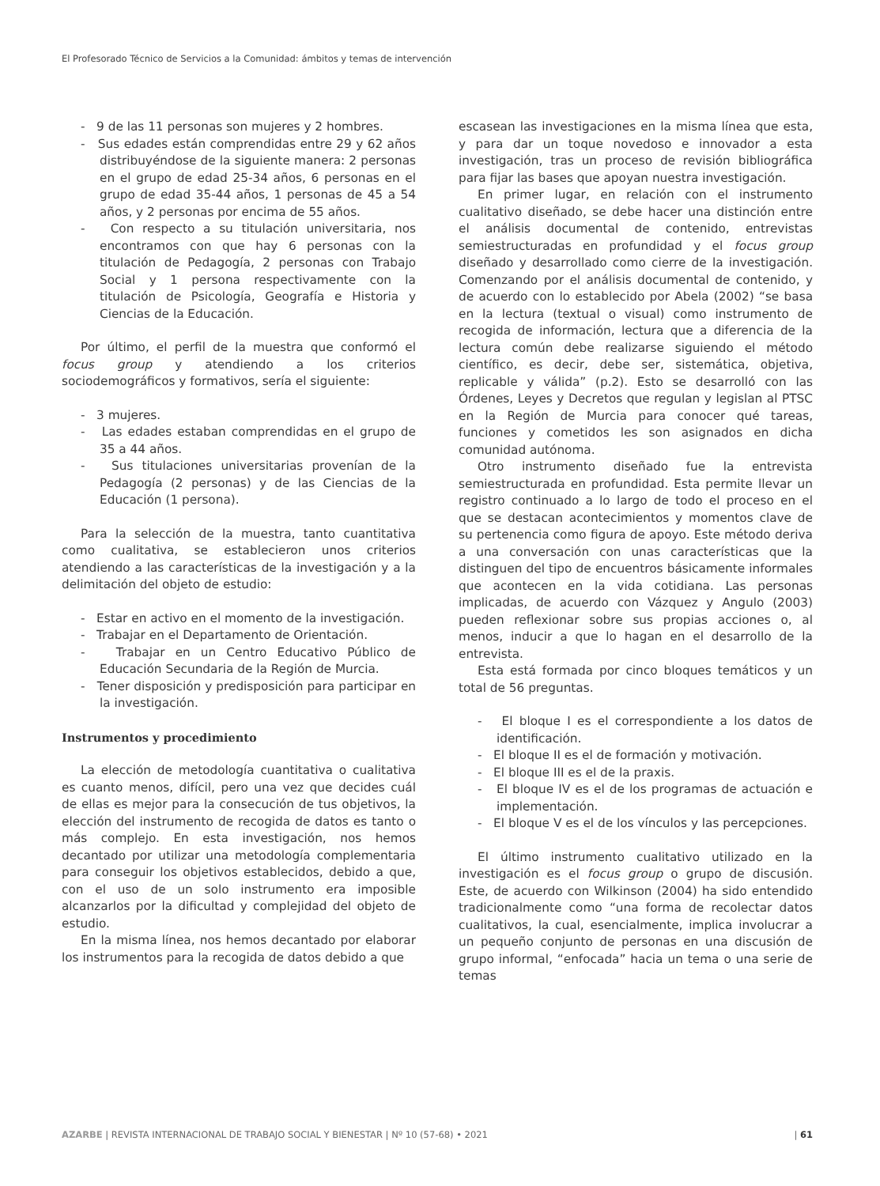El Profesorado Técnico de Servicios a la Comunidad: ámbitos y temas de intervención
- 9 de las 11 personas son mujeres y 2 hombres.
- Sus edades están comprendidas entre 29 y 62 años distribuyéndose de la siguiente manera: 2 personas en el grupo de edad 25-34 años, 6 personas en el grupo de edad 35-44 años, 1 personas de 45 a 54 años, y 2 personas por encima de 55 años.
- Con respecto a su titulación universitaria, nos encontramos con que hay 6 personas con la titulación de Pedagogía, 2 personas con Trabajo Social y 1 persona respectivamente con la titulación de Psicología, Geografía e Historia y Ciencias de la Educación.
Por último, el perfil de la muestra que conformó el focus group y atendiendo a los criterios sociodemográficos y formativos, sería el siguiente:
- 3 mujeres.
- Las edades estaban comprendidas en el grupo de 35 a 44 años.
- Sus titulaciones universitarias provenían de la Pedagogía (2 personas) y de las Ciencias de la Educación (1 persona).
Para la selección de la muestra, tanto cuantitativa como cualitativa, se establecieron unos criterios atendiendo a las características de la investigación y a la delimitación del objeto de estudio:
- Estar en activo en el momento de la investigación.
- Trabajar en el Departamento de Orientación.
- Trabajar en un Centro Educativo Público de Educación Secundaria de la Región de Murcia.
- Tener disposición y predisposición para participar en la investigación.
Instrumentos y procedimiento
La elección de metodología cuantitativa o cualitativa es cuanto menos, difícil, pero una vez que decides cuál de ellas es mejor para la consecución de tus objetivos, la elección del instrumento de recogida de datos es tanto o más complejo. En esta investigación, nos hemos decantado por utilizar una metodología complementaria para conseguir los objetivos establecidos, debido a que, con el uso de un solo instrumento era imposible alcanzarlos por la dificultad y complejidad del objeto de estudio.
En la misma línea, nos hemos decantado por elaborar los instrumentos para la recogida de datos debido a que
escasean las investigaciones en la misma línea que esta, y para dar un toque novedoso e innovador a esta investigación, tras un proceso de revisión bibliográfica para fijar las bases que apoyan nuestra investigación.
En primer lugar, en relación con el instrumento cualitativo diseñado, se debe hacer una distinción entre el análisis documental de contenido, entrevistas semiestructuradas en profundidad y el focus group diseñado y desarrollado como cierre de la investigación. Comenzando por el análisis documental de contenido, y de acuerdo con lo establecido por Abela (2002) “se basa en la lectura (textual o visual) como instrumento de recogida de información, lectura que a diferencia de la lectura común debe realizarse siguiendo el método científico, es decir, debe ser, sistemática, objetiva, replicable y válida” (p.2). Esto se desarrolló con las Órdenes, Leyes y Decretos que regulan y legislan al PTSC en la Región de Murcia para conocer qué tareas, funciones y cometidos les son asignados en dicha comunidad autónoma.
Otro instrumento diseñado fue la entrevista semiestructurada en profundidad. Esta permite llevar un registro continuado a lo largo de todo el proceso en el que se destacan acontecimientos y momentos clave de su pertenencia como figura de apoyo. Este método deriva a una conversación con unas características que la distinguen del tipo de encuentros básicamente informales que acontecen en la vida cotidiana. Las personas implicadas, de acuerdo con Vázquez y Angulo (2003) pueden reflexionar sobre sus propias acciones o, al menos, inducir a que lo hagan en el desarrollo de la entrevista.
Esta está formada por cinco bloques temáticos y un total de 56 preguntas.
- El bloque I es el correspondiente a los datos de identificación.
- El bloque II es el de formación y motivación.
- El bloque III es el de la praxis.
- El bloque IV es el de los programas de actuación e implementación.
- El bloque V es el de los vínculos y las percepciones.
El último instrumento cualitativo utilizado en la investigación es el focus group o grupo de discusión. Este, de acuerdo con Wilkinson (2004) ha sido entendido tradicionalmente como “una forma de recolectar datos cualitativos, la cual, esencialmente, implica involucrar a un pequeño conjunto de personas en una discusión de grupo informal, “enfocada” hacia un tema o una serie de temas
AZARBE | REVISTA INTERNACIONAL DE TRABAJO SOCIAL Y BIENESTAR | Nº 10 (57-68) • 2021 | 61